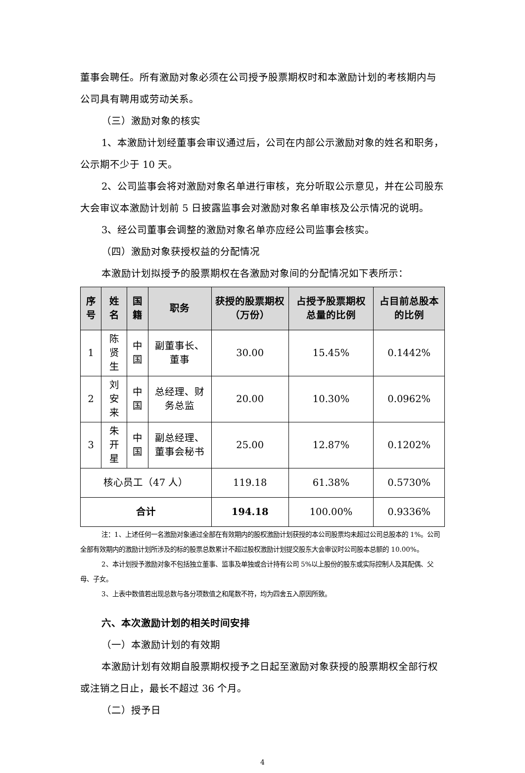董事会聘任。所有激励对象必须在公司授予股票期权时和本激励计划的考核期内与公司具有聘用或劳动关系。
（三）激励对象的核实
1、本激励计划经董事会审议通过后，公司在内部公示激励对象的姓名和职务，公示期不少于 10 天。
2、公司监事会将对激励对象名单进行审核，充分听取公示意见，并在公司股东大会审议本激励计划前 5 日披露监事会对激励对象名单审核及公示情况的说明。
3、经公司董事会调整的激励对象名单亦应经公司监事会核实。
（四）激励对象获授权益的分配情况
本激励计划拟授予的股票期权在各激励对象间的分配情况如下表所示：
| 序号 | 姓名 | 国籍 | 职务 | 获授的股票期权（万份） | 占授予股票期权总量的比例 | 占目前总股本的比例 |
| --- | --- | --- | --- | --- | --- | --- |
| 1 | 陈贤生 | 中国 | 副董事长、董事 | 30.00 | 15.45% | 0.1442% |
| 2 | 刘安来 | 中国 | 总经理、财务总监 | 20.00 | 10.30% | 0.0962% |
| 3 | 朱开星 | 中国 | 副总经理、董事会秘书 | 25.00 | 12.87% | 0.1202% |
| 核心员工（47 人） | | | | 119.18 | 61.38% | 0.5730% |
| 合计 | | | | 194.18 | 100.00% | 0.9336% |
注：1、上述任何一名激励对象通过全部在有效期内的股权激励计划获授的本公司股票均未超过公司总股本的 1%。公司全部有效期内的激励计划所涉及的标的股票总数累计不超过股权激励计划提交股东大会审议时公司股本总额的 10.00%。
2、本计划授予激励对象不包括独立董事、监事及单独或合计持有公司 5%以上股份的股东或实际控制人及其配偶、父母、子女。
3、上表中数值若出现总数与各分项数值之和尾数不符，均为四舍五入原因所致。
六、本次激励计划的相关时间安排
（一）本激励计划的有效期
本激励计划有效期自股票期权授予之日起至激励对象获授的股票期权全部行权或注销之日止，最长不超过 36 个月。
（二）授予日
4